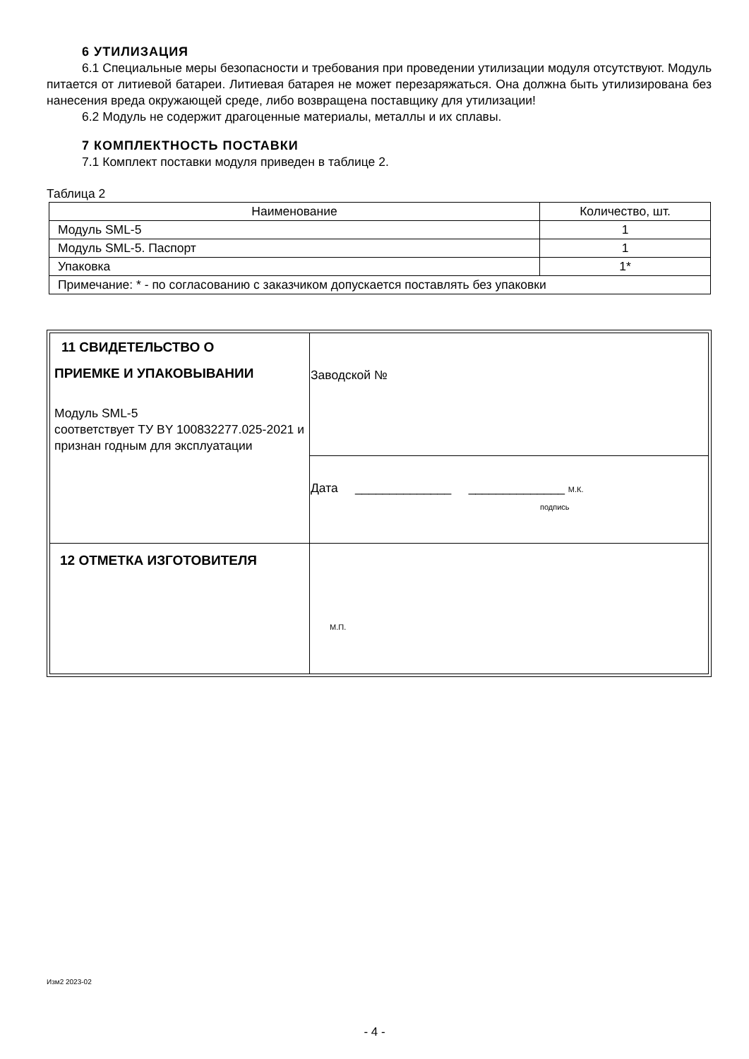6 УТИЛИЗАЦИЯ
6.1 Специальные меры безопасности и требования при проведении утилизации модуля отсутствуют. Модуль питается от литиевой батареи. Литиевая батарея не может перезаряжаться. Она должна быть утилизирована без нанесения вреда окружающей среде, либо возвращена поставщику для утилизации!
6.2 Модуль не содержит драгоценные материалы, металлы и их сплавы.
7 КОМПЛЕКТНОСТЬ ПОСТАВКИ
7.1 Комплект поставки модуля приведен в таблице 2.
Таблица 2
| Наименование | Количество, шт. |
| Модуль SML-5 | 1 |
| Модуль SML-5. Паспорт | 1 |
| Упаковка | 1* |
| Примечание: * - по согласованию с заказчиком допускается поставлять без упаковки | |
| 11 СВИДЕТЕЛЬСТВО О ПРИЕМКЕ И УПАКОВЫВАНИИ Модуль SML-5 соответствует ТУ BY 100832277.025-2021 и признан годным для эксплуатации | Заводской № |
| | Дата ______________ ______________ М.К. подпись |
| 12 ОТМЕТКА ИЗГОТОВИТЕЛЯ | М.П. |
Изм2 2023-02
- 4 -